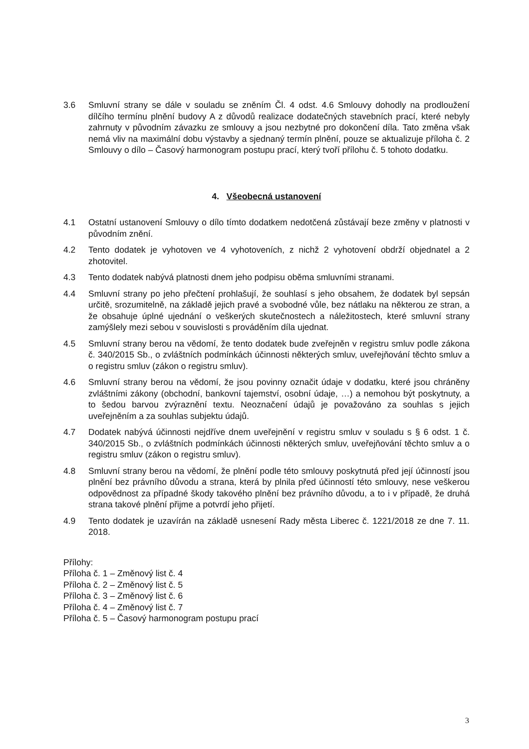3.6 Smluvní strany se dále v souladu se zněním Čl. 4 odst. 4.6 Smlouvy dohodly na prodloužení dílčího termínu plnění budovy A z důvodů realizace dodatečných stavebních prací, které nebyly zahrnuty v původním závazku ze smlouvy a jsou nezbytné pro dokončení díla. Tato změna však nemá vliv na maximální dobu výstavby a sjednaný termín plnění, pouze se aktualizuje příloha č. 2 Smlouvy o dílo – Časový harmonogram postupu prací, který tvoří přílohu č. 5 tohoto dodatku.
4. Všeobecná ustanovení
4.1 Ostatní ustanovení Smlouvy o dílo tímto dodatkem nedotčená zůstávají beze změny v platnosti v původním znění.
4.2 Tento dodatek je vyhotoven ve 4 vyhotoveních, z nichž 2 vyhotovení obdrží objednatel a 2 zhotovitel.
4.3 Tento dodatek nabývá platnosti dnem jeho podpisu oběma smluvními stranami.
4.4 Smluvní strany po jeho přečtení prohlašují, že souhlasí s jeho obsahem, že dodatek byl sepsán určitě, srozumitelně, na základě jejich pravé a svobodné vůle, bez nátlaku na některou ze stran, a že obsahuje úplné ujednání o veškerých skutečnostech a náležitostech, které smluvní strany zamýšlely mezi sebou v souvislosti s prováděním díla ujednat.
4.5 Smluvní strany berou na vědomí, že tento dodatek bude zveřejněn v registru smluv podle zákona č. 340/2015 Sb., o zvláštních podmínkách účinnosti některých smluv, uveřejňování těchto smluv a o registru smluv (zákon o registru smluv).
4.6 Smluvní strany berou na vědomí, že jsou povinny označit údaje v dodatku, které jsou chráněny zvláštními zákony (obchodní, bankovní tajemství, osobní údaje, …) a nemohou být poskytnuty, a to šedou barvou zvýraznění textu. Neoznačení údajů je považováno za souhlas s jejich uveřejněním a za souhlas subjektu údajů.
4.7 Dodatek nabývá účinnosti nejdříve dnem uveřejnění v registru smluv v souladu s § 6 odst. 1 č. 340/2015 Sb., o zvláštních podmínkách účinnosti některých smluv, uveřejňování těchto smluv a o registru smluv (zákon o registru smluv).
4.8 Smluvní strany berou na vědomí, že plnění podle této smlouvy poskytnutá před její účinností jsou plnění bez právního důvodu a strana, která by plnila před účinností této smlouvy, nese veškerou odpovědnost za případné škody takového plnění bez právního důvodu, a to i v případě, že druhá strana takové plnění přijme a potvrdí jeho přijetí.
4.9 Tento dodatek je uzavírán na základě usnesení Rady města Liberec č. 1221/2018 ze dne 7. 11. 2018.
Přílohy:
Příloha č. 1 – Změnový list č. 4
Příloha č. 2 – Změnový list č. 5
Příloha č. 3 – Změnový list č. 6
Příloha č. 4 – Změnový list č. 7
Příloha č. 5 – Časový harmonogram postupu prací
3